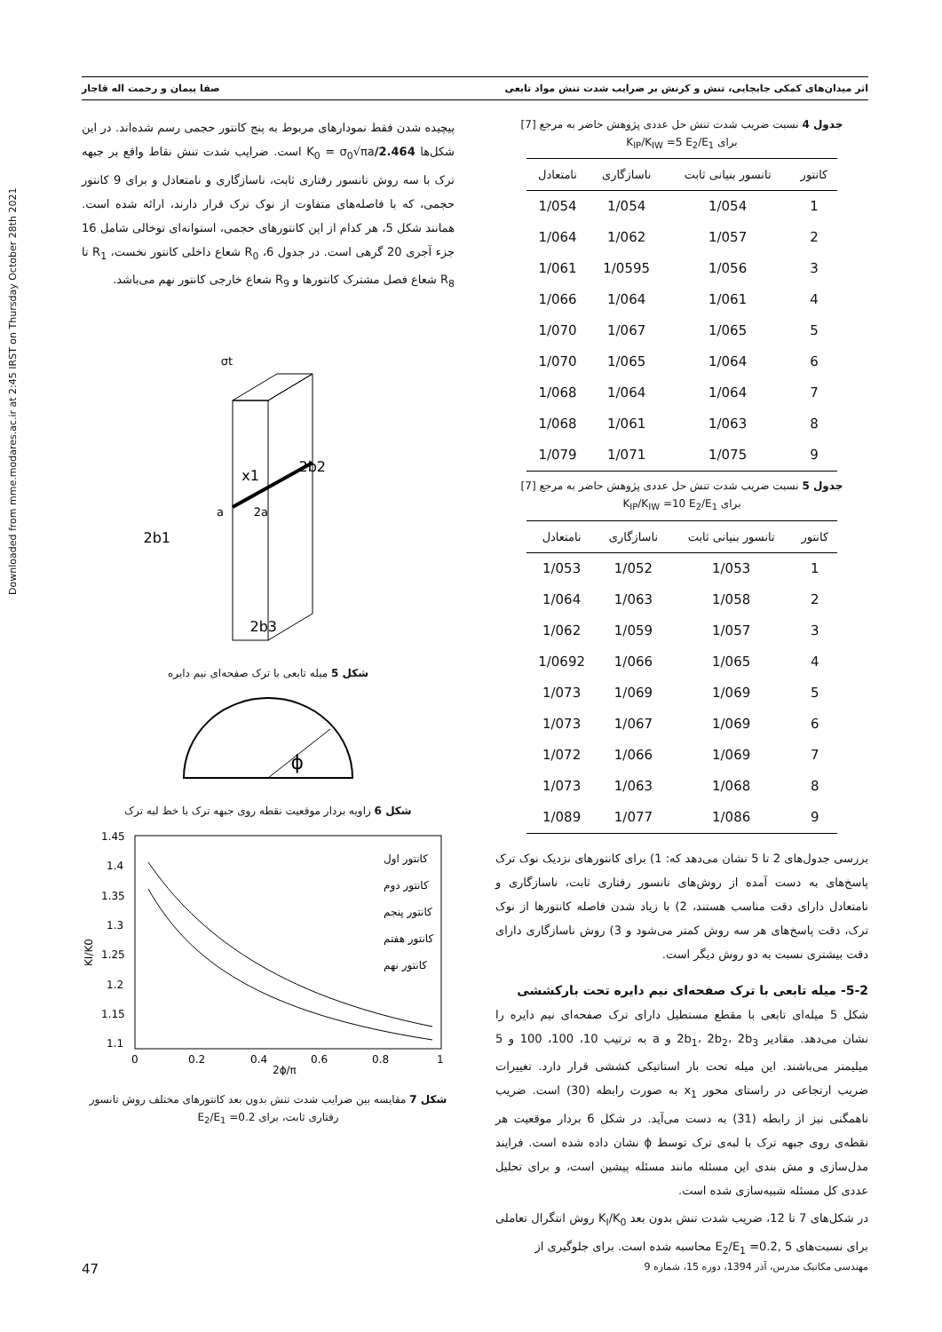Downloaded from mme.modares.ac.ir at 2:45 IRST on Thursday October 28th 2021
اثر میدان‌های کمکی جابجایی، تنش و کرنش بر ضرایب شدت تنش مواد تابعی صفا پیمان و رحمت اله قاجار
جدول 4 نسبت ضریب شدت تنش حل عددی پژوهش حاضر به مرجع [7]
برای K<sub>IP</sub>/K<sub>IW</sub> =5 E<sub>2</sub>/E<sub>1</sub>
| کانتور | تانسور بنیانی ثابت | ناسازگاری | نامتعادل |
| --- | --- | --- | --- |
| 1 | 1/054 | 1/054 | 1/054 |
| 2 | 1/057 | 1/062 | 1/064 |
| 3 | 1/056 | 1/0595 | 1/061 |
| 4 | 1/061 | 1/064 | 1/066 |
| 5 | 1/065 | 1/067 | 1/070 |
| 6 | 1/064 | 1/065 | 1/070 |
| 7 | 1/064 | 1/064 | 1/068 |
| 8 | 1/063 | 1/061 | 1/068 |
| 9 | 1/075 | 1/071 | 1/079 |
جدول 5 نسبت ضریب شدت تنش حل عددی پژوهش حاضر به مرجع [7]
برای K<sub>IP</sub>/K<sub>IW</sub> =10 E<sub>2</sub>/E<sub>1</sub>
| کانتور | تانسور بنیانی ثابت | ناسازگاری | نامتعادل |
| --- | --- | --- | --- |
| 1 | 1/053 | 1/052 | 1/053 |
| 2 | 1/058 | 1/063 | 1/064 |
| 3 | 1/057 | 1/059 | 1/062 |
| 4 | 1/065 | 1/066 | 1/0692 |
| 5 | 1/069 | 1/069 | 1/073 |
| 6 | 1/069 | 1/067 | 1/073 |
| 7 | 1/069 | 1/066 | 1/072 |
| 8 | 1/068 | 1/063 | 1/073 |
| 9 | 1/086 | 1/077 | 1/089 |
بررسی جدول‌های 2 تا 5 نشان می‌دهد که: 1) برای کانتورهای نزدیک نوک ترک پاسخ‌های به دست آمده از روش‌های تانسور رفتاری ثابت، ناسازگاری و نامتعادل دارای دقت مناسب هستند، 2) با زیاد شدن فاصله کانتورها از نوک ترک، دقت پاسخ‌های هر سه روش کمتر می‌شود و 3) روش ناسازگاری دارای دقت بیشتری نسبت به دو روش دیگر است.
5-2- میله تابعی با ترک صفحه‌ای نیم دایره تحت بارکششی
شکل 5 میله‌ای تابعی با مقطع مستطیل دارای ترک صفحه‌ای نیم دایره را نشان می‌دهد. مقادیر 2b<sub>1</sub>، 2b<sub>2</sub>، 2b<sub>3</sub> و a به ترتیب 10، 100، 100 و 5 میلیمتر می‌باشند. این میله تحت بار استاتیکی کششی قرار دارد. تغییرات ضریب ارتجاعی در راستای محور x<sub>1</sub> به صورت رابطه (30) است. ضریب ناهمگنی نیز از رابطه (31) به دست می‌آید. در شکل 6 بردار موقعیت هر نقطه‌ی روی جبهه ترک با لبه‌ی ترک توسط ϕ نشان داده شده است. فرایند مدل‌سازی و مش بندی این مسئله مانند مسئله پیشین است، و برای تحلیل عددی کل مسئله شبیه‌سازی شده است.
در شکل‌های 7 تا 12، ضریب شدت تنش بدون بعد K<sub>I</sub>/K<sub>0</sub> روش انتگرال تعاملی برای نسبت‌های E<sub>2</sub>/E<sub>1</sub> =0.2, 5 محاسبه شده است. برای جلوگیری از
پیچیده شدن فقط نمودارهای مربوط به پنج کانتور حجمی رسم شده‌اند. در این شکل‌ها K<sub>0</sub> = σ<sub>0</sub>√πa/2.464 است. ضرایب شدت تنش نقاط واقع بر جبهه ترک با سه روش تانسور رفتاری ثابت، ناسازگاری و نامتعادل و برای 9 کانتور حجمی، که با فاصله‌های متفاوت از نوک ترک قرار دارند، ارائه شده است. همانند شکل 5، هر کدام از این کانتورهای حجمی، استوانه‌ای توخالی شامل 16 جزء آجری 20 گرهی است. در جدول 6، R<sub>0</sub> شعاع داخلی کانتور نخست، R<sub>1</sub> تا R<sub>8</sub> شعاع فصل مشترک کانتورها و R<sub>9</sub> شعاع خارجی کانتور نهم می‌باشد.
x1
2b2
2b1
2b3
2a
a
σt
شکل 5 میله تابعی با ترک صفحه‌ای نیم دایره
ϕ
شکل 6 زاویه بردار موقعیت نقطه روی جبهه ترک با خط لبه ترک
1.45
1.4
1.35
1.3
1.25
1.2
1.15
1.1
0
0.2
0.4
0.6
0.8
1
2ϕ/π
KI/K0
کانتور اول
کانتور دوم
کانتور پنجم
کانتور هفتم
کانتور نهم
شکل 7 مقایسه بین ضرایب شدت تنش بدون بعد کانتورهای مختلف روش تانسور رفتاری ثابت، برای E<sub>2</sub>/E<sub>1</sub> =0.2
مهندسی مکانیک مدرس، آذر 1394، دوره 15، شماره 9 47